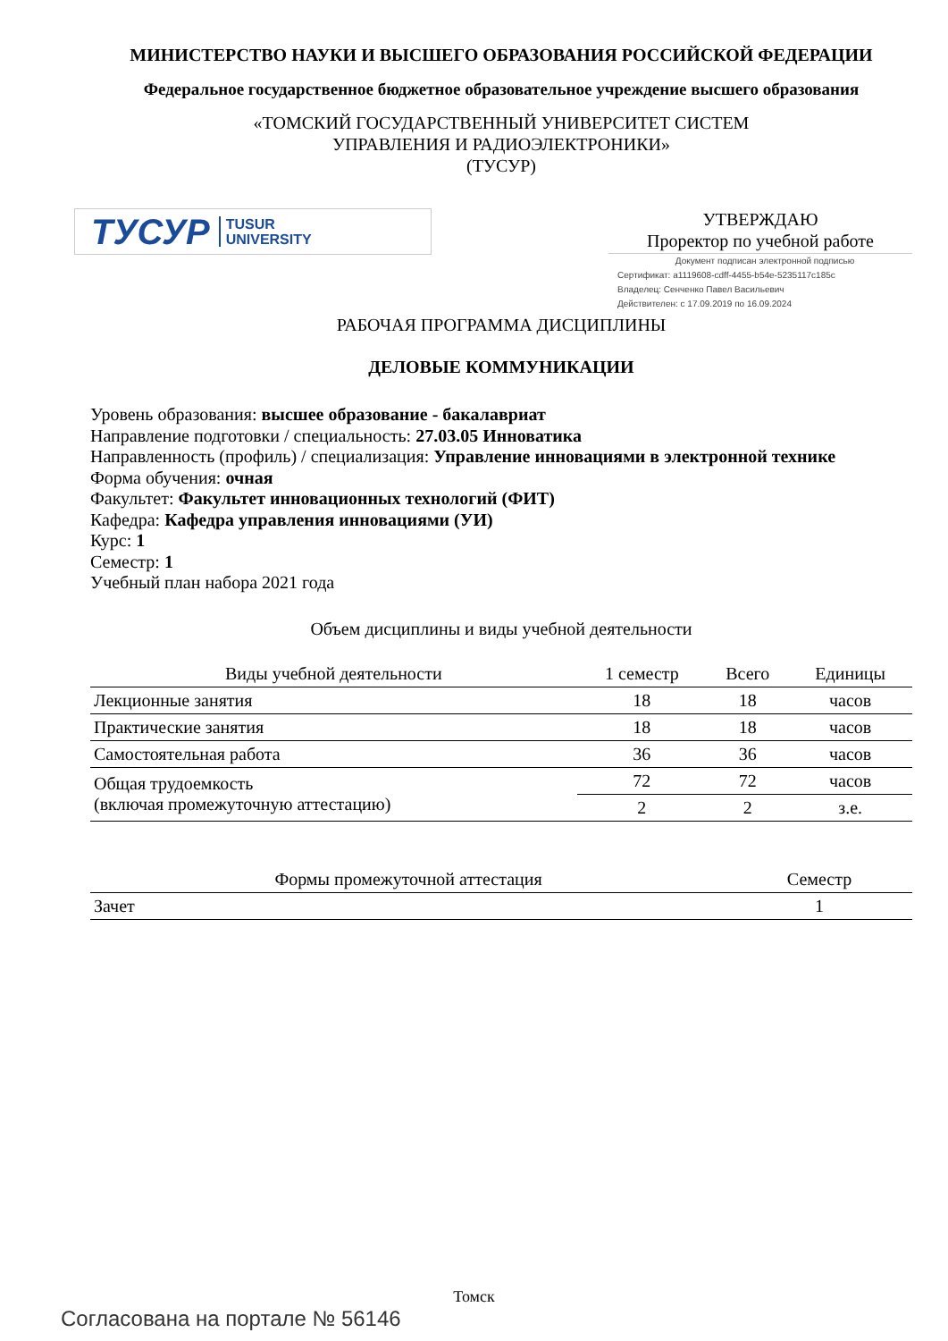МИНИСТЕРСТВО НАУКИ И ВЫСШЕГО ОБРАЗОВАНИЯ РОССИЙСКОЙ ФЕДЕРАЦИИ
Федеральное государственное бюджетное образовательное учреждение высшего образования
«ТОМСКИЙ ГОСУДАРСТВЕННЫЙ УНИВЕРСИТЕТ СИСТЕМ
УПРАВЛЕНИЯ И РАДИОЭЛЕКТРОНИКИ»
(ТУСУР)
ТУСУР TUSUR
UNIVERSITY
УТВЕРЖДАЮ
Проректор по учебной работе
Документ подписан электронной подписью
Сертификат: a1119608-cdff-4455-b54e-5235117c185c
Владелец: Сенченко Павел Васильевич
Действителен: с 17.09.2019 по 16.09.2024
РАБОЧАЯ ПРОГРАММА ДИСЦИПЛИНЫ
ДЕЛОВЫЕ КОММУНИКАЦИИ
Уровень образования: высшее образование - бакалавриат
Направление подготовки / специальность: 27.03.05 Инноватика
Направленность (профиль) / специализация: Управление инновациями в электронной технике
Форма обучения: очная
Факультет: Факультет инновационных технологий (ФИТ)
Кафедра: Кафедра управления инновациями (УИ)
Курс: 1
Семестр: 1
Учебный план набора 2021 года
Объем дисциплины и виды учебной деятельности
| Виды учебной деятельности | 1 семестр | Всего | Единицы |
| --- | --- | --- | --- |
| Лекционные занятия | 18 | 18 | часов |
| Практические занятия | 18 | 18 | часов |
| Самостоятельная работа | 36 | 36 | часов |
| Общая трудоемкость (включая промежуточную аттестацию) | 72 | 72 | часов |
| | 2 | 2 | з.е. |
| Формы промежуточной аттестация | Семестр |
| --- | --- |
| Зачет | 1 |
Томск
Согласована на портале № 56146